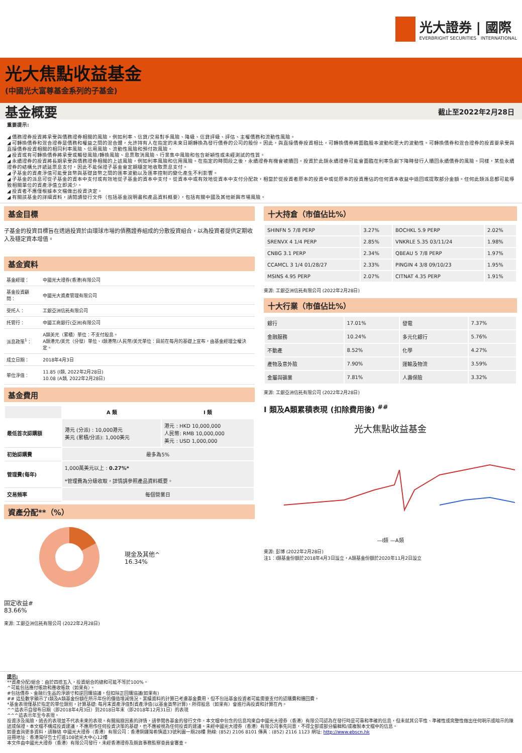光大證券 | 國際
EVERBRIGHT SECURITIES INTERNATIONAL
光大焦點收益基金
(中國光大富尊基金系列的子基金)
基金概要 截止至2022年2月28日
重要提示:
◢ 債務證券投資將承受與債務證券相關的風險，例如利率、信貸/交易對手風險、降級、信貸評級、評估、主權債務和流動性風險。
◢ 可轉換債券和混合證券是債務和權益之間的混合體，允許持有人在指定的未來日期轉換為發行債券的公司的股份。因此，與直接債券投資相比，可轉換債券將面臨股本波動和更大的波動性。可轉換債券和混合證券的投資要承受與直接債券投資相關的相同利率風險、信用風險、流動性風險和預付款風險。
◢ 投資或有可轉換債券將承受或觸發風險/轉換風險、息票取消風險、行業集中風險和包含新穎性或未經測試的性質。
◢ 永續證券的投資將長期承受與債務證券相關的上述風險，例如利率風險和信用風險。在指定的時間段之後，永續證券有機會被贖回。投資於此類永續證券可能會面臨在利率急劇下降時發行人贖回永續債券的風險。同樣，某些永續證券的結構允許遞延票息支付，因此不能保證子基金會定期穩定地收取票息支付。
◢ 子基金的資產淨值可能受貨幣與基礎貨幣之間的匯率波動以及匯率控制的變化產生不利影響。
◢ 子基金的派息可從子基金的資本中支付或有效地從子基金的資本中支付。從資本中或有效地從資本中支付分配款，相當於從投資者原本的投資中或從原本的投資應佔的任何資本收益中退回或提取部分金額。任何此類派息都可能導致相關單位的資產淨值立即減少。
◢ 投資者不應僅根據本文檔做出投資決定。
◢ 有關該基金的詳細資料，請閱讀發行文件（包括基金說明書和產品資料概要），包括有關中國及其他新興市場風險。
基金目標
子基金的投資目標旨在透過投資於由環球市場的債務證券組成的分散投資組合，以為投資者提供定期收入及穩定資本增值。
基金資料
| 基金經理： | 中國光大證券(香港)有限公司 |
| 基金投資顧問： | 中國光大資產管理有限公司 |
| 受托人： | 工銀亞洲信託有限公司 |
| 托管行： | 中國工商銀行(亞洲)有限公司 |
| 派息政策<sup>1</sup>： | A類美元（累積）單位：不支付股息。 A類港元/美元（分發）單位、I類港幣/人民幣/美元單位：目前在每月的基礎上宣布，由基金經理全權決定。 |
| 成立日期： | 2018年4月3日 |
| 單位淨值： | 11.85 (I類, 2022年2月28日) 10.08 (A類, 2022年2月28日) |
基金費用
| | A 類 | I 類 |
| 最低首次認購額 | 港元 (分派) : 10,000港元 美元 (累積/分派): 1,000美元 | 港元 : HKD 10,000,000 人民幣: RMB 10,000,000 美元 : USD 1,000,000 |
| 初始認購費 | 最多為5% | |
| 管理費(每年) | 1,000萬美元以上 : 0.27%* *管理費為分級收取，詳情請參照產品資料概要。 | |
| 交易頻率 | 每個營業日 | |
資產分配**（%）
現金及其他^
16.34%
固定收益#
83.66%
來源: 工銀亞洲信託有限公司 (2022年2月28日)
十大持倉（市值佔比%）
| SHINFN 5 7/8 PERP | 3.27% | BOCHKL 5.9 PERP | 2.02% |
| SRENVX 4 1/4 PERP | 2.85% | VNKRLE 5.35 03/11/24 | 1.98% |
| CNBG 3.1 PERP | 2.34% | QBEAU 5 7/8 PERP | 1.97% |
| CCAMCL 3 1/4 01/28/27 | 2.33% | PINGIN 4 3/8 09/10/23 | 1.95% |
| MSINS 4.95 PERP | 2.07% | CITNAT 4.35 PERP | 1.91% |
來源: 工銀亞洲信託有限公司 (2022年2月28日)
十大行業（市值佔比%）
| 銀行 | 17.01% | 發電 | 7.37% |
| 金融服務 | 10.24% | 多元化銀行 | 5.76% |
| 不動產 | 8.52% | 化學 | 4.27% |
| 產物及意外險 | 7.90% | 運輸及物流 | 3.59% |
| 金屬與礦業 | 7.81% | 人壽保險 | 3.32% |
來源: 工銀亞洲信託有限公司 (2022年2月28日)
I 類及A類累積表現 (扣除費用後) <sup>##</sup>
光大焦點收益基金
—I類 —A類
來源: 彭博 (2022年2月28日)
注1：I類基金份額於2018年4月3日設立，A類基金份額於2020年11月2日設立
提示:
**資產分配/組合：由於四捨五入，投資組合的總和可能不等於100%。
^可能包括應付帳款和應收帳款（如果有）。
#包括債券、金融衍生品的淨頭寸和逆回購協議，但扣除正回購協議(如果有)
## 這些數字顯示了I類及A類基金份額在所示年份的價值增減情況。業績資料的計算已考慮基金費用，但不包括基金投資者可能需要支付的認購費和贖回費。
*基金表現僅基於指定的單位類別，計算基礎: 每月末資產淨值對資產淨值(以基金貨幣計算)，所得股息（如果有）會進行再投資和計算在內。
^^這表示自發布日期（即2018年4月3日）到2018日年末（即2018年12月31日）的表現
^^^這表示年至今表現。
投資涉及風險，過去的表現並不代表未來的表現。有關風險因素的詳情，請參閱各基金的發行文件。本文檔中包含的信息均來自中國光大證券（香港）有限公司認為在發行時是可靠和準確的信息，但未就其公平性、準確性或完整性做出任何明示或暗示的陳述或保證。本文檔不構成投資建議，不應用作任何投資決策的基礎，也不應被視為任何投資的建議。未經中國光大證券（香港）有限公司事先同意，不得全部或部分編輯和/或複製本文檔中的信息。
如要查詢更多資料，請聯絡 中國光大證券（香港）有限公司：香港銅鑼灣希慎道33號利園一期28樓 熱線: (852) 2106 8101 傳真：(852) 2116 1123 網址: http://www.ebscn.hk
註冊地址：香港灣仔告士打道108號光大中心12樓
本文件由中國光大證券（香港）有限公司發行，未經香港證券及期貨事務監察委員會審查。